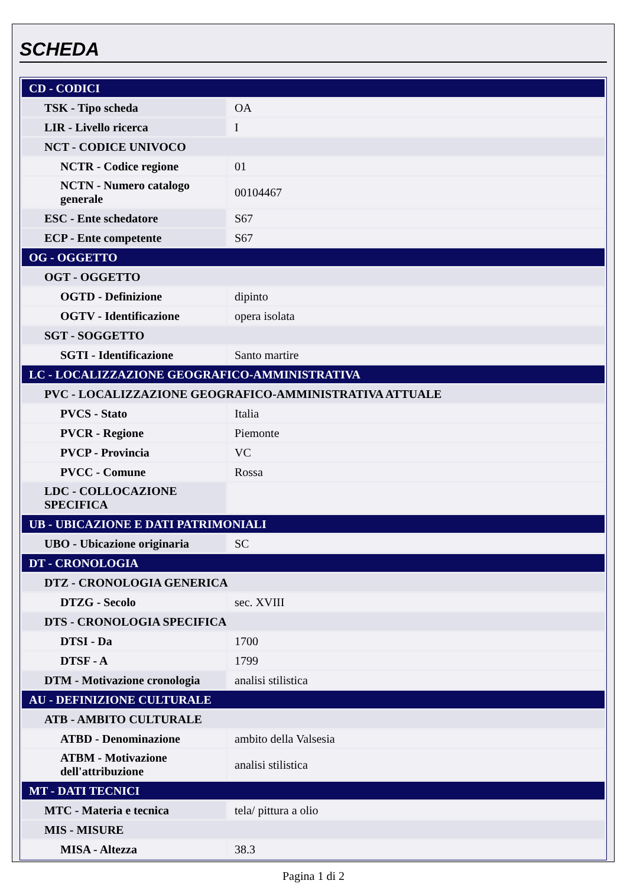SCHEDA
| CD - CODICI | |
| TSK - Tipo scheda | OA |
| LIR - Livello ricerca | I |
| NCT - CODICE UNIVOCO | |
| NCTR - Codice regione | 01 |
| NCTN - Numero catalogo generale | 00104467 |
| ESC - Ente schedatore | S67 |
| ECP - Ente competente | S67 |
| OG - OGGETTO | |
| OGT - OGGETTO | |
| OGTD - Definizione | dipinto |
| OGTV - Identificazione | opera isolata |
| SGT - SOGGETTO | |
| SGTI - Identificazione | Santo martire |
| LC - LOCALIZZAZIONE GEOGRAFICO-AMMINISTRATIVA | |
| PVC - LOCALIZZAZIONE GEOGRAFICO-AMMINISTRATIVA ATTUALE | |
| PVCS - Stato | Italia |
| PVCR - Regione | Piemonte |
| PVCP - Provincia | VC |
| PVCC - Comune | Rossa |
| LDC - COLLOCAZIONE SPECIFICA | |
| UB - UBICAZIONE E DATI PATRIMONIALI | |
| UBO - Ubicazione originaria | SC |
| DT - CRONOLOGIA | |
| DTZ - CRONOLOGIA GENERICA | |
| DTZG - Secolo | sec. XVIII |
| DTS - CRONOLOGIA SPECIFICA | |
| DTSI - Da | 1700 |
| DTSF - A | 1799 |
| DTM - Motivazione cronologia | analisi stilistica |
| AU - DEFINIZIONE CULTURALE | |
| ATB - AMBITO CULTURALE | |
| ATBD - Denominazione | ambito della Valsesia |
| ATBM - Motivazione dell'attribuzione | analisi stilistica |
| MT - DATI TECNICI | |
| MTC - Materia e tecnica | tela/ pittura a olio |
| MIS - MISURE | |
| MISA - Altezza | 38.3 |
Pagina 1 di 2